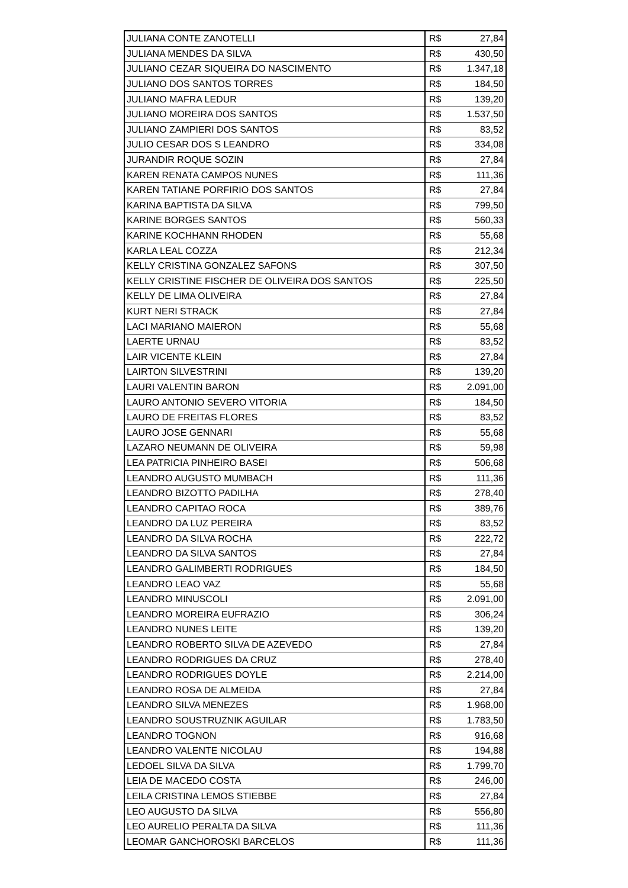| JULIANA CONTE ZANOTELLI | R$ | 27,84 |
| JULIANA MENDES DA SILVA | R$ | 430,50 |
| JULIANO CEZAR SIQUEIRA DO NASCIMENTO | R$ | 1.347,18 |
| JULIANO DOS SANTOS TORRES | R$ | 184,50 |
| JULIANO MAFRA LEDUR | R$ | 139,20 |
| JULIANO MOREIRA DOS SANTOS | R$ | 1.537,50 |
| JULIANO ZAMPIERI DOS SANTOS | R$ | 83,52 |
| JULIO CESAR DOS S LEANDRO | R$ | 334,08 |
| JURANDIR ROQUE SOZIN | R$ | 27,84 |
| KAREN RENATA CAMPOS NUNES | R$ | 111,36 |
| KAREN TATIANE PORFIRIO DOS SANTOS | R$ | 27,84 |
| KARINA BAPTISTA DA SILVA | R$ | 799,50 |
| KARINE BORGES SANTOS | R$ | 560,33 |
| KARINE KOCHHANN RHODEN | R$ | 55,68 |
| KARLA LEAL COZZA | R$ | 212,34 |
| KELLY CRISTINA GONZALEZ SAFONS | R$ | 307,50 |
| KELLY CRISTINE FISCHER DE OLIVEIRA DOS SANTOS | R$ | 225,50 |
| KELLY DE LIMA OLIVEIRA | R$ | 27,84 |
| KURT NERI STRACK | R$ | 27,84 |
| LACI MARIANO MAIERON | R$ | 55,68 |
| LAERTE URNAU | R$ | 83,52 |
| LAIR VICENTE KLEIN | R$ | 27,84 |
| LAIRTON SILVESTRINI | R$ | 139,20 |
| LAURI VALENTIN BARON | R$ | 2.091,00 |
| LAURO ANTONIO SEVERO VITORIA | R$ | 184,50 |
| LAURO DE FREITAS FLORES | R$ | 83,52 |
| LAURO JOSE GENNARI | R$ | 55,68 |
| LAZARO NEUMANN DE OLIVEIRA | R$ | 59,98 |
| LEA PATRICIA PINHEIRO BASEI | R$ | 506,68 |
| LEANDRO AUGUSTO MUMBACH | R$ | 111,36 |
| LEANDRO BIZOTTO PADILHA | R$ | 278,40 |
| LEANDRO CAPITAO ROCA | R$ | 389,76 |
| LEANDRO DA LUZ PEREIRA | R$ | 83,52 |
| LEANDRO DA SILVA ROCHA | R$ | 222,72 |
| LEANDRO DA SILVA SANTOS | R$ | 27,84 |
| LEANDRO GALIMBERTI RODRIGUES | R$ | 184,50 |
| LEANDRO LEAO VAZ | R$ | 55,68 |
| LEANDRO MINUSCOLI | R$ | 2.091,00 |
| LEANDRO MOREIRA EUFRAZIO | R$ | 306,24 |
| LEANDRO NUNES LEITE | R$ | 139,20 |
| LEANDRO ROBERTO SILVA DE AZEVEDO | R$ | 27,84 |
| LEANDRO RODRIGUES DA CRUZ | R$ | 278,40 |
| LEANDRO RODRIGUES DOYLE | R$ | 2.214,00 |
| LEANDRO ROSA DE ALMEIDA | R$ | 27,84 |
| LEANDRO SILVA MENEZES | R$ | 1.968,00 |
| LEANDRO SOUSTRUZNIK AGUILAR | R$ | 1.783,50 |
| LEANDRO TOGNON | R$ | 916,68 |
| LEANDRO VALENTE NICOLAU | R$ | 194,88 |
| LEDOEL SILVA DA SILVA | R$ | 1.799,70 |
| LEIA DE MACEDO COSTA | R$ | 246,00 |
| LEILA CRISTINA LEMOS STIEBBE | R$ | 27,84 |
| LEO AUGUSTO DA SILVA | R$ | 556,80 |
| LEO AURELIO PERALTA DA SILVA | R$ | 111,36 |
| LEOMAR GANCHOROSKI BARCELOS | R$ | 111,36 |